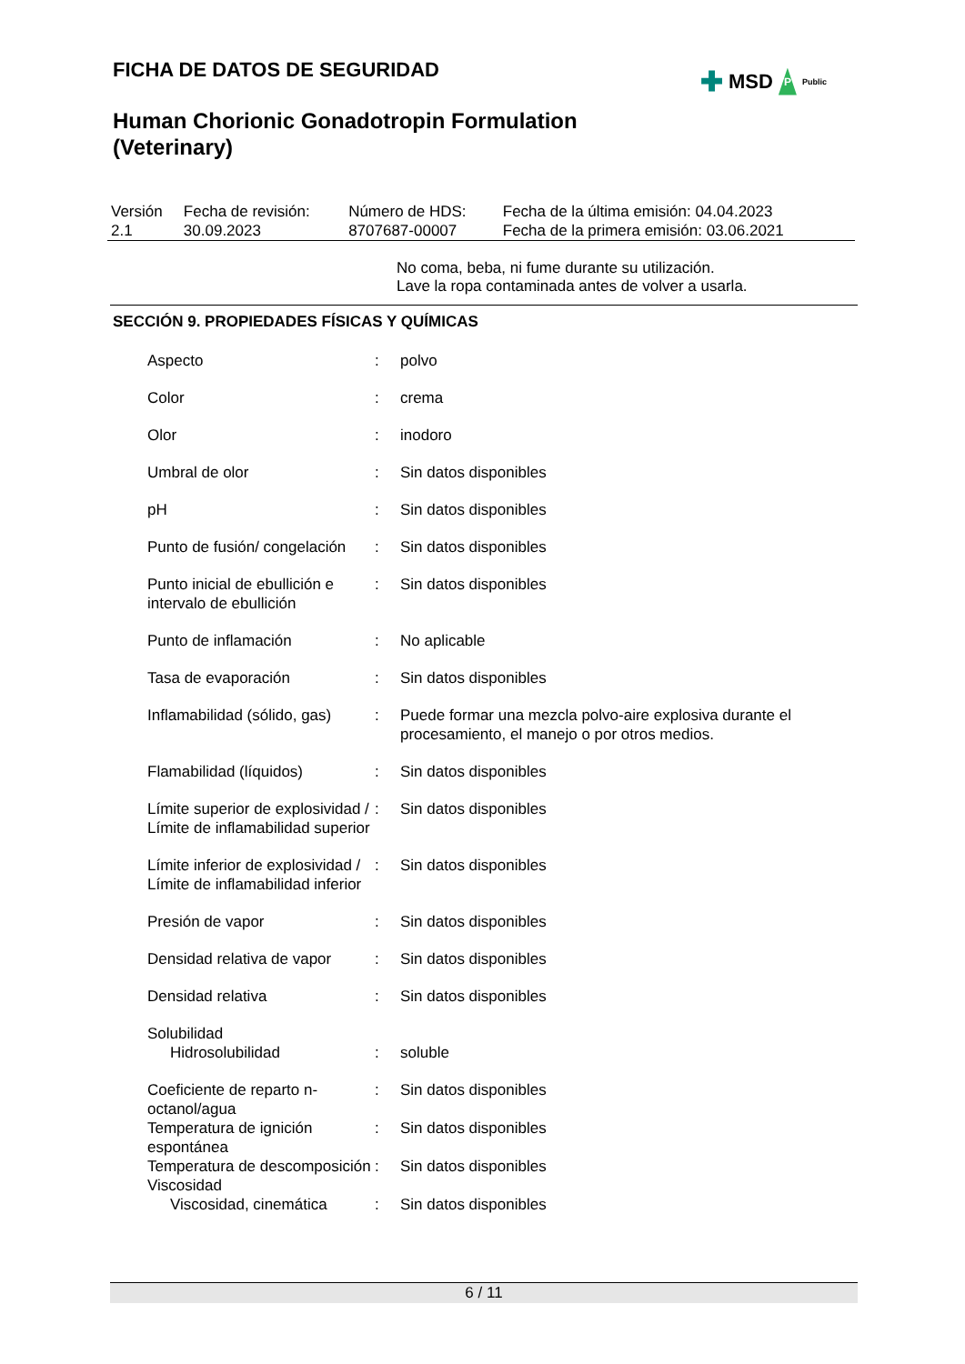✚ MSD P Public
FICHA DE DATOS DE SEGURIDAD
Human Chorionic Gonadotropin Formulation
(Veterinary)
| Versión 2.1 | Fecha de revisión: 30.09.2023 | Número de HDS: 8707687-00007 | Fecha de la última emisión: 04.04.2023 Fecha de la primera emisión: 03.06.2021 |
No coma, beba, ni fume durante su utilización.
Lave la ropa contaminada antes de volver a usarla.
SECCIÓN 9. PROPIEDADES FÍSICAS Y QUÍMICAS
| Aspecto | : | polvo |
| Color | : | crema |
| Olor | : | inodoro |
| Umbral de olor | : | Sin datos disponibles |
| pH | : | Sin datos disponibles |
| Punto de fusión/ congelación | : | Sin datos disponibles |
| Punto inicial de ebullición e intervalo de ebullición | : | Sin datos disponibles |
| Punto de inflamación | : | No aplicable |
| Tasa de evaporación | : | Sin datos disponibles |
| Inflamabilidad (sólido, gas) | : | Puede formar una mezcla polvo-aire explosiva durante el procesamiento, el manejo o por otros medios. |
| Flamabilidad (líquidos) | : | Sin datos disponibles |
| Límite superior de explosividad / Límite de inflamabilidad superior | : | Sin datos disponibles |
| Límite inferior de explosividad / Límite de inflamabilidad inferior | : | Sin datos disponibles |
| Presión de vapor | : | Sin datos disponibles |
| Densidad relativa de vapor | : | Sin datos disponibles |
| Densidad relativa | : | Sin datos disponibles |
| Solubilidad | | |
| Hidrosolubilidad | : | soluble |
| Coeficiente de reparto n-octanol/agua | : | Sin datos disponibles |
| Temperatura de ignición espontánea | : | Sin datos disponibles |
| Temperatura de descomposición | : | Sin datos disponibles |
| Viscosidad | | |
| Viscosidad, cinemática | : | Sin datos disponibles |
6 / 11